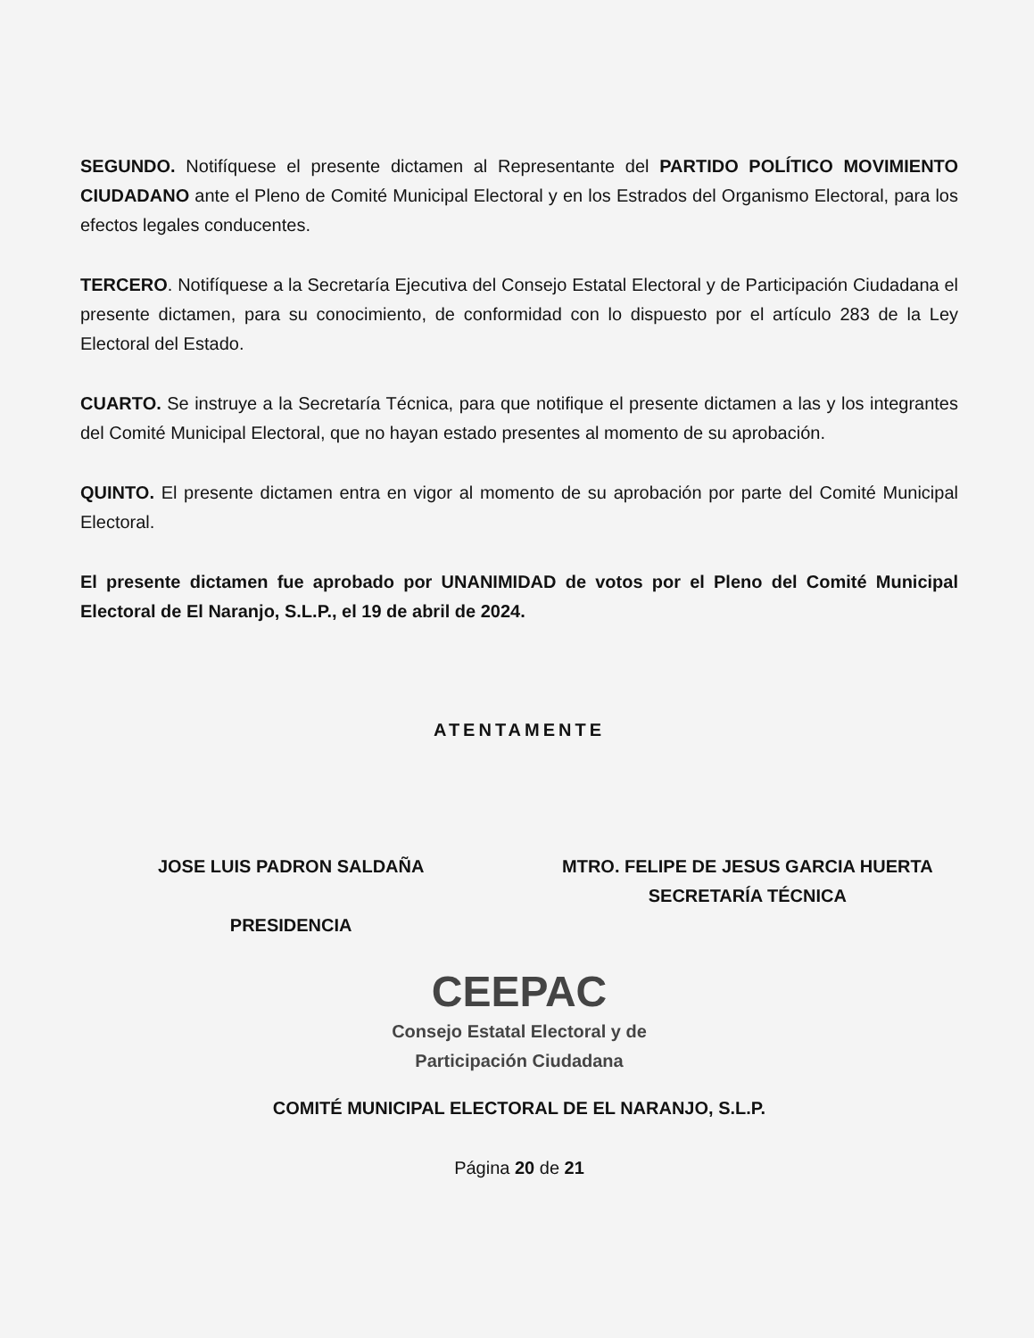SEGUNDO. Notifíquese el presente dictamen al Representante del PARTIDO POLÍTICO MOVIMIENTO CIUDADANO ante el Pleno de Comité Municipal Electoral y en los Estrados del Organismo Electoral, para los efectos legales conducentes.
TERCERO. Notifíquese a la Secretaría Ejecutiva del Consejo Estatal Electoral y de Participación Ciudadana el presente dictamen, para su conocimiento, de conformidad con lo dispuesto por el artículo 283 de la Ley Electoral del Estado.
CUARTO. Se instruye a la Secretaría Técnica, para que notifique el presente dictamen a las y los integrantes del Comité Municipal Electoral, que no hayan estado presentes al momento de su aprobación.
QUINTO. El presente dictamen entra en vigor al momento de su aprobación por parte del Comité Municipal Electoral.
El presente dictamen fue aprobado por UNANIMIDAD de votos por el Pleno del Comité Municipal Electoral de El Naranjo, S.L.P., el 19 de abril de 2024.
ATENTAMENTE
JOSE LUIS PADRON SALDAÑA
PRESIDENCIA
MTRO. FELIPE DE JESUS GARCIA HUERTA
SECRETARÍA TÉCNICA
CEEPAC
Consejo Estatal Electoral y de
Participación Ciudadana
COMITÉ MUNICIPAL ELECTORAL DE EL NARANJO, S.L.P.
Página 20 de 21